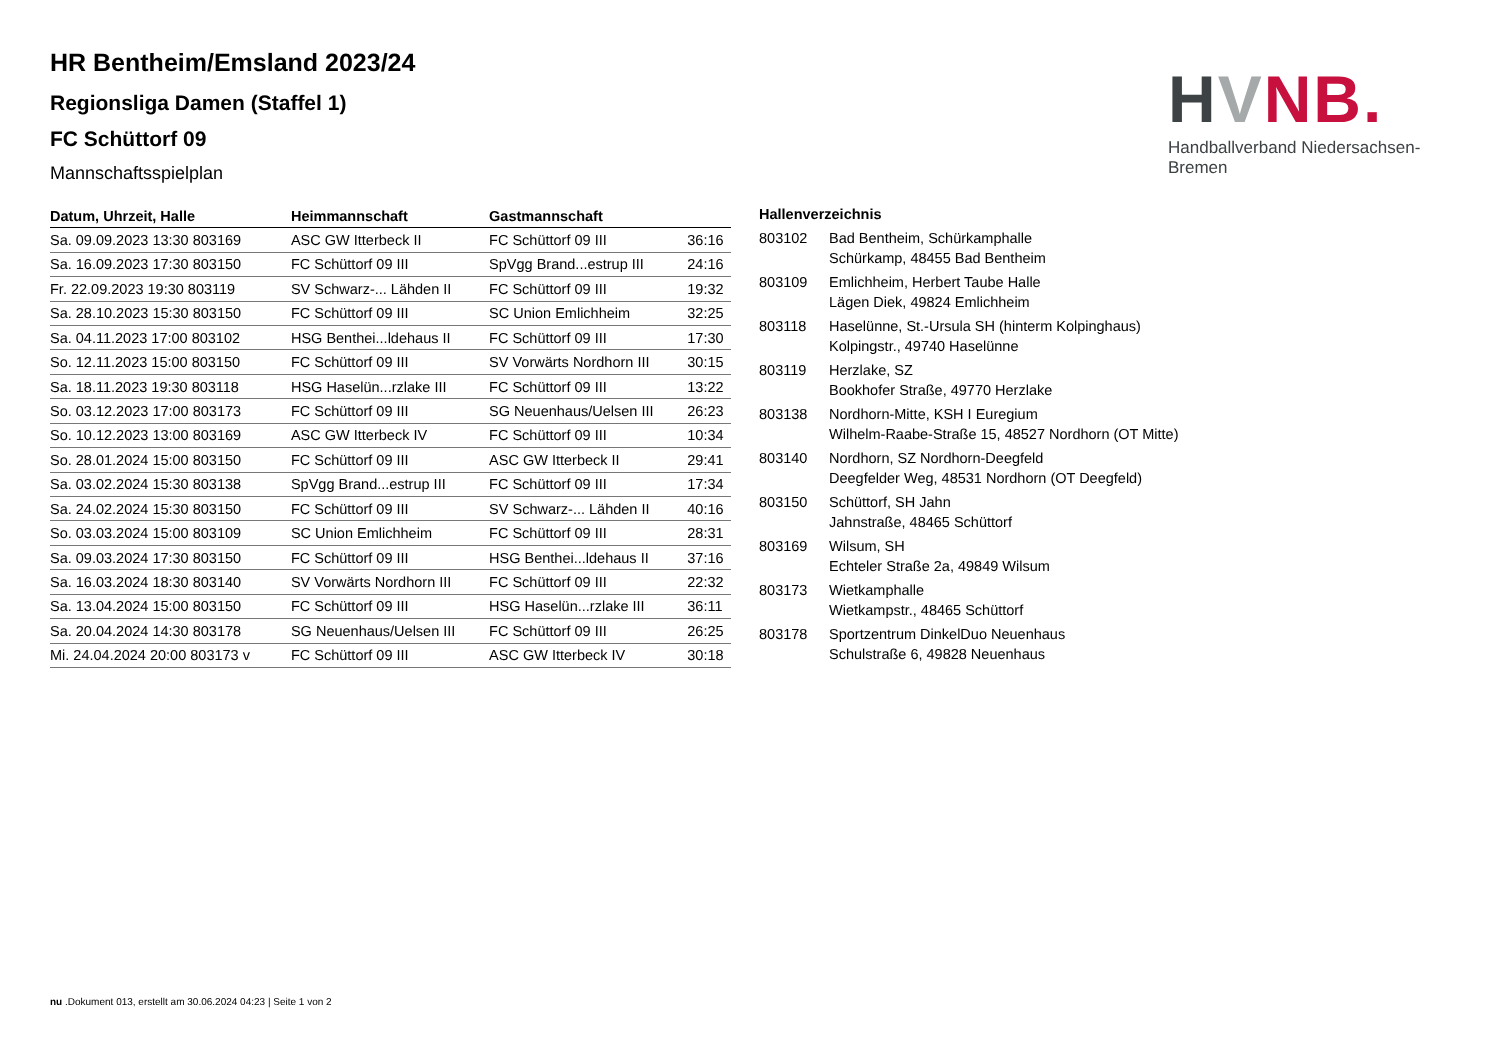HVNB.
Handballverband Niedersachsen-Bremen
HR Bentheim/Emsland 2023/24
Regionsliga Damen (Staffel 1)
FC Schüttorf 09
Mannschaftsspielplan
| Datum, Uhrzeit, Halle | Heimmannschaft | Gastmannschaft | |
| --- | --- | --- | --- |
| Sa. 09.09.2023 13:30 803169 | ASC GW Itterbeck II | FC Schüttorf 09 III | 36:16 |
| Sa. 16.09.2023 17:30 803150 | FC Schüttorf 09 III | SpVgg Brand...estrup III | 24:16 |
| Fr. 22.09.2023 19:30 803119 | SV Schwarz-... Lähden II | FC Schüttorf 09 III | 19:32 |
| Sa. 28.10.2023 15:30 803150 | FC Schüttorf 09 III | SC Union Emlichheim | 32:25 |
| Sa. 04.11.2023 17:00 803102 | HSG Benthei...ldehaus II | FC Schüttorf 09 III | 17:30 |
| So. 12.11.2023 15:00 803150 | FC Schüttorf 09 III | SV Vorwärts Nordhorn III | 30:15 |
| Sa. 18.11.2023 19:30 803118 | HSG Haselün...rzlake III | FC Schüttorf 09 III | 13:22 |
| So. 03.12.2023 17:00 803173 | FC Schüttorf 09 III | SG Neuenhaus/Uelsen III | 26:23 |
| So. 10.12.2023 13:00 803169 | ASC GW Itterbeck IV | FC Schüttorf 09 III | 10:34 |
| So. 28.01.2024 15:00 803150 | FC Schüttorf 09 III | ASC GW Itterbeck II | 29:41 |
| Sa. 03.02.2024 15:30 803138 | SpVgg Brand...estrup III | FC Schüttorf 09 III | 17:34 |
| Sa. 24.02.2024 15:30 803150 | FC Schüttorf 09 III | SV Schwarz-... Lähden II | 40:16 |
| So. 03.03.2024 15:00 803109 | SC Union Emlichheim | FC Schüttorf 09 III | 28:31 |
| Sa. 09.03.2024 17:30 803150 | FC Schüttorf 09 III | HSG Benthei...ldehaus II | 37:16 |
| Sa. 16.03.2024 18:30 803140 | SV Vorwärts Nordhorn III | FC Schüttorf 09 III | 22:32 |
| Sa. 13.04.2024 15:00 803150 | FC Schüttorf 09 III | HSG Haselün...rzlake III | 36:11 |
| Sa. 20.04.2024 14:30 803178 | SG Neuenhaus/Uelsen III | FC Schüttorf 09 III | 26:25 |
| Mi. 24.04.2024 20:00 803173 v | FC Schüttorf 09 III | ASC GW Itterbeck IV | 30:18 |
| Hallenverzeichnis | |
| --- | --- |
| 803102 | Bad Bentheim, Schürkamphalle Schürkamp, 48455 Bad Bentheim |
| 803109 | Emlichheim, Herbert Taube Halle Lägen Diek, 49824 Emlichheim |
| 803118 | Haselünne, St.-Ursula SH (hinterm Kolpinghaus) Kolpingstr., 49740 Haselünne |
| 803119 | Herzlake, SZ Bookhofer Straße, 49770 Herzlake |
| 803138 | Nordhorn-Mitte, KSH I Euregium Wilhelm-Raabe-Straße 15, 48527 Nordhorn (OT Mitte) |
| 803140 | Nordhorn, SZ Nordhorn-Deegfeld Deegfelder Weg, 48531 Nordhorn (OT Deegfeld) |
| 803150 | Schüttorf, SH Jahn Jahnstraße, 48465 Schüttorf |
| 803169 | Wilsum, SH Echteler Straße 2a, 49849 Wilsum |
| 803173 | Wietkamphalle Wietkampstr., 48465 Schüttorf |
| 803178 | Sportzentrum DinkelDuo Neuenhaus Schulstraße 6, 49828 Neuenhaus |
nu .Dokument 013, erstellt am 30.06.2024 04:23 | Seite 1 von 2